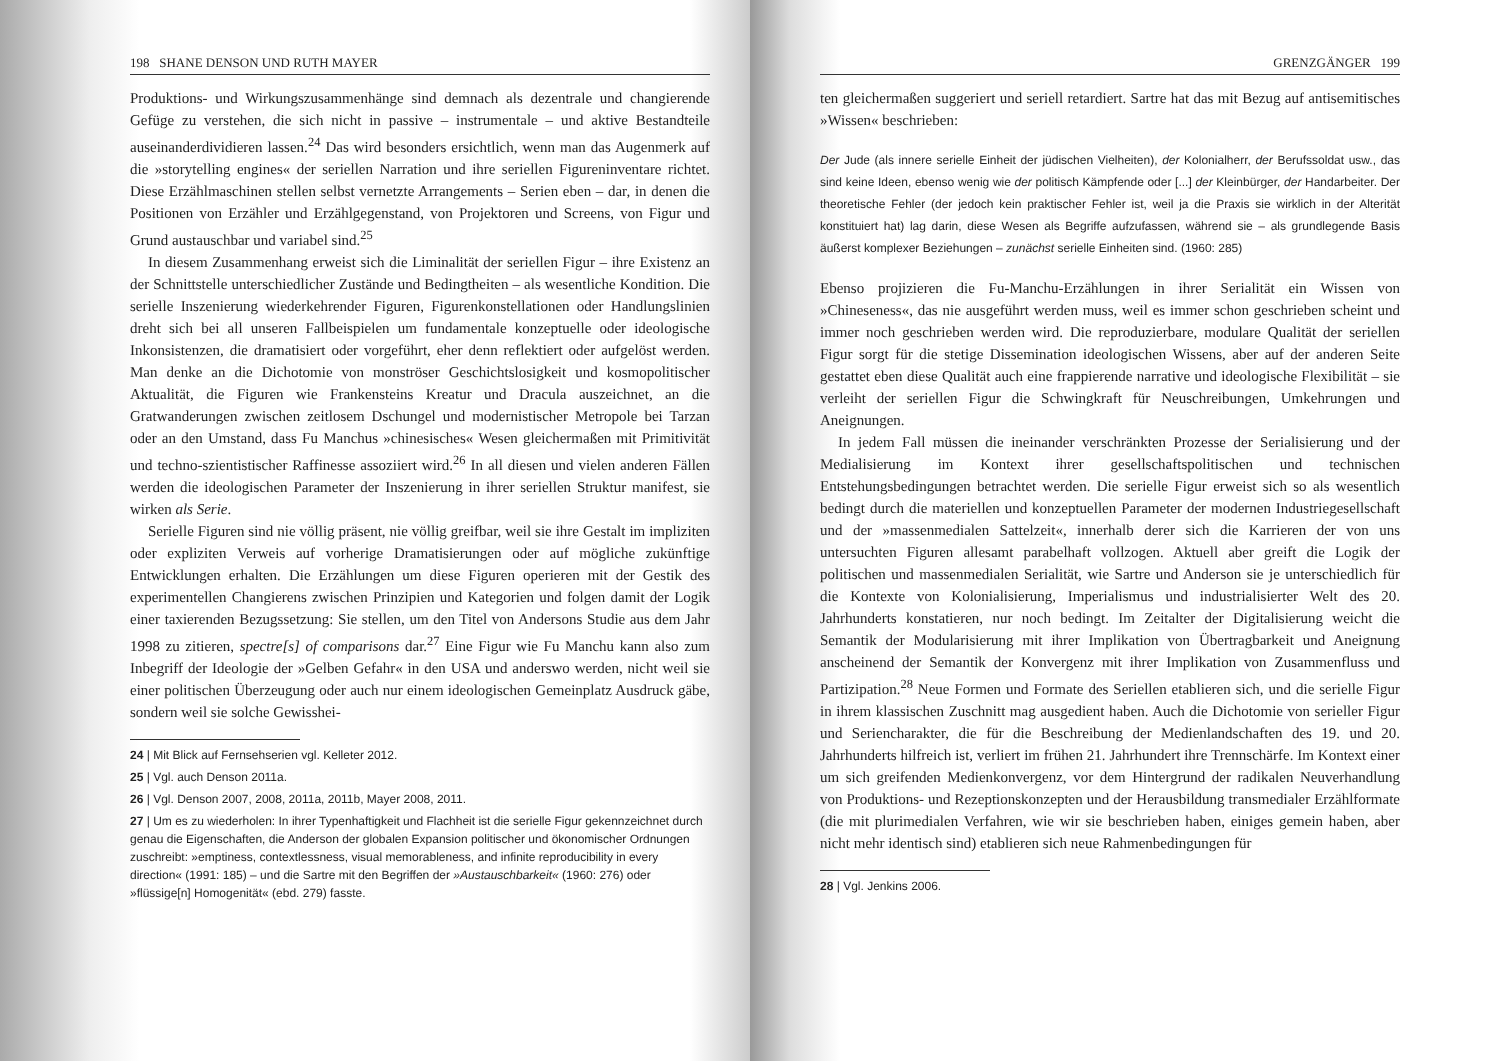198 SHANE DENSON UND RUTH MAYER
Produktions- und Wirkungszusammenhänge sind demnach als dezentrale und changierende Gefüge zu verstehen, die sich nicht in passive – instrumentale – und aktive Bestandteile auseinanderdividieren lassen.<sup>24</sup> Das wird besonders ersichtlich, wenn man das Augenmerk auf die »storytelling engines« der seriellen Narration und ihre seriellen Figureninventare richtet. Diese Erzählmaschinen stellen selbst vernetzte Arrangements – Serien eben – dar, in denen die Positionen von Erzähler und Erzählgegenstand, von Projektoren und Screens, von Figur und Grund austauschbar und variabel sind.<sup>25</sup>
In diesem Zusammenhang erweist sich die Liminalität der seriellen Figur – ihre Existenz an der Schnittstelle unterschiedlicher Zustände und Bedingtheiten – als wesentliche Kondition. Die serielle Inszenierung wiederkehrender Figuren, Figurenkonstellationen oder Handlungslinien dreht sich bei all unseren Fallbeispielen um fundamentale konzeptuelle oder ideologische Inkonsistenzen, die dramatisiert oder vorgeführt, eher denn reflektiert oder aufgelöst werden. Man denke an die Dichotomie von monströser Geschichtslosigkeit und kosmopolitischer Aktualität, die Figuren wie Frankensteins Kreatur und Dracula auszeichnet, an die Gratwanderungen zwischen zeitlosem Dschungel und modernistischer Metropole bei Tarzan oder an den Umstand, dass Fu Manchus »chinesisches« Wesen gleichermaßen mit Primitivität und techno-szientistischer Raffinesse assoziiert wird.<sup>26</sup> In all diesen und vielen anderen Fällen werden die ideologischen Parameter der Inszenierung in ihrer seriellen Struktur manifest, sie wirken als Serie.
Serielle Figuren sind nie völlig präsent, nie völlig greifbar, weil sie ihre Gestalt im impliziten oder expliziten Verweis auf vorherige Dramatisierungen oder auf mögliche zukünftige Entwicklungen erhalten. Die Erzählungen um diese Figuren operieren mit der Gestik des experimentellen Changierens zwischen Prinzipien und Kategorien und folgen damit der Logik einer taxierenden Bezugssetzung: Sie stellen, um den Titel von Andersons Studie aus dem Jahr 1998 zu zitieren, spectre[s] of comparisons dar.<sup>27</sup> Eine Figur wie Fu Manchu kann also zum Inbegriff der Ideologie der »Gelben Gefahr« in den USA und anderswo werden, nicht weil sie einer politischen Überzeugung oder auch nur einem ideologischen Gemeinplatz Ausdruck gäbe, sondern weil sie solche Gewisshei-
24 | Mit Blick auf Fernsehserien vgl. Kelleter 2012.
25 | Vgl. auch Denson 2011a.
26 | Vgl. Denson 2007, 2008, 2011a, 2011b, Mayer 2008, 2011.
27 | Um es zu wiederholen: In ihrer Typenhaftigkeit und Flachheit ist die serielle Figur gekennzeichnet durch genau die Eigenschaften, die Anderson der globalen Expansion politischer und ökonomischer Ordnungen zuschreibt: »emptiness, contextlessness, visual memorableness, and infinite reproducibility in every direction« (1991: 185) – und die Sartre mit den Begriffen der »Austauschbarkeit« (1960: 276) oder »flüssige[n] Homogenität« (ebd. 279) fasste.
GRENZGÄNGER 199
ten gleichermaßen suggeriert und seriell retardiert. Sartre hat das mit Bezug auf antisemitisches »Wissen« beschrieben:
Der Jude (als innere serielle Einheit der jüdischen Vielheiten), der Kolonialherr, der Berufssoldat usw., das sind keine Ideen, ebenso wenig wie der politisch Kämpfende oder [...] der Kleinbürger, der Handarbeiter. Der theoretische Fehler (der jedoch kein praktischer Fehler ist, weil ja die Praxis sie wirklich in der Alterität konstituiert hat) lag darin, diese Wesen als Begriffe aufzufassen, während sie – als grundlegende Basis äußerst komplexer Beziehungen – zunächst serielle Einheiten sind. (1960: 285)
Ebenso projizieren die Fu-Manchu-Erzählungen in ihrer Serialität ein Wissen von »Chineseness«, das nie ausgeführt werden muss, weil es immer schon geschrieben scheint und immer noch geschrieben werden wird. Die reproduzierbare, modulare Qualität der seriellen Figur sorgt für die stetige Dissemination ideologischen Wissens, aber auf der anderen Seite gestattet eben diese Qualität auch eine frappierende narrative und ideologische Flexibilität – sie verleiht der seriellen Figur die Schwingkraft für Neuschreibungen, Umkehrungen und Aneignungen.
In jedem Fall müssen die ineinander verschränkten Prozesse der Serialisierung und der Medialisierung im Kontext ihrer gesellschaftspolitischen und technischen Entstehungsbedingungen betrachtet werden. Die serielle Figur erweist sich so als wesentlich bedingt durch die materiellen und konzeptuellen Parameter der modernen Industriegesellschaft und der »massenmedialen Sattelzeit«, innerhalb derer sich die Karrieren der von uns untersuchten Figuren allesamt parabelhaft vollzogen. Aktuell aber greift die Logik der politischen und massenmedialen Serialität, wie Sartre und Anderson sie je unterschiedlich für die Kontexte von Kolonialisierung, Imperialismus und industrialisierter Welt des 20. Jahrhunderts konstatieren, nur noch bedingt. Im Zeitalter der Digitalisierung weicht die Semantik der Modularisierung mit ihrer Implikation von Übertragbarkeit und Aneignung anscheinend der Semantik der Konvergenz mit ihrer Implikation von Zusammenfluss und Partizipation.<sup>28</sup> Neue Formen und Formate des Seriellen etablieren sich, und die serielle Figur in ihrem klassischen Zuschnitt mag ausgedient haben. Auch die Dichotomie von serieller Figur und Seriencharakter, die für die Beschreibung der Medienlandschaften des 19. und 20. Jahrhunderts hilfreich ist, verliert im frühen 21. Jahrhundert ihre Trennschärfe. Im Kontext einer um sich greifenden Medienkonvergenz, vor dem Hintergrund der radikalen Neuverhandlung von Produktions- und Rezeptionskonzepten und der Herausbildung transmedialer Erzählformate (die mit plurimedialen Verfahren, wie wir sie beschrieben haben, einiges gemein haben, aber nicht mehr identisch sind) etablieren sich neue Rahmenbedingungen für
28 | Vgl. Jenkins 2006.